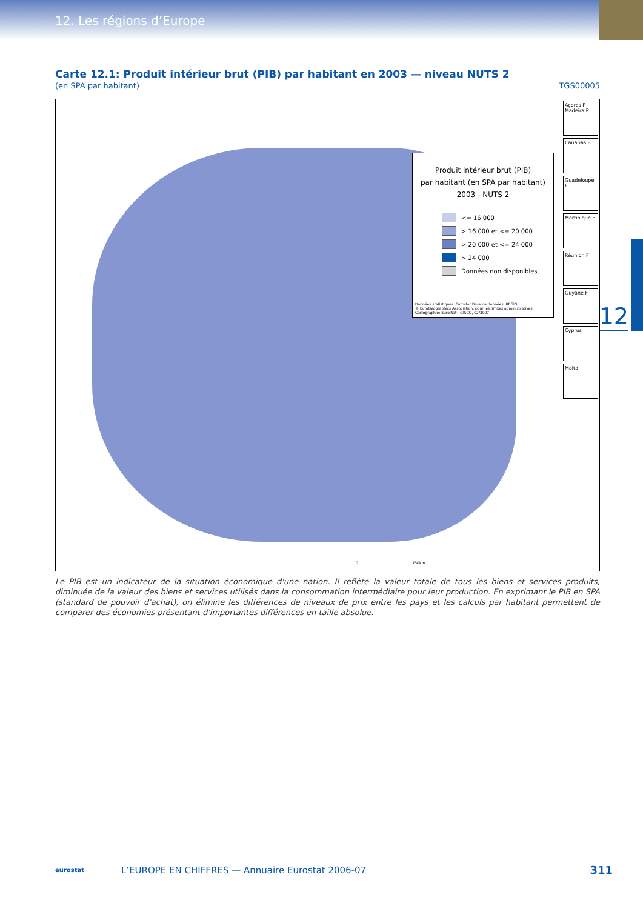12. Les régions d’Europe
12
Carte 12.1: Produit intérieur brut (PIB) par habitant en 2003 — niveau NUTS 2
(en SPA par habitant) TGS00005
Produit intérieur brut (PIB)
par habitant (en SPA par habitant)
2003 - NUTS 2
<= 16 000
> 16 000 et <= 20 000
> 20 000 et <= 24 000
> 24 000
Données non disponibles
Données statistiques: Eurostat Base de données: REGIO
© EuroGeographics Association, pour les limites administratives
Cartographie: Eurostat - GISCO, 02/2007
Açores P
Madeira P
Canarias E
Guadeloupe F
Martinique F
Réunion F
Guyane F
Cyprus
Malta
0 750km
Le PIB est un indicateur de la situation économique d'une nation. Il reflète la valeur totale de tous les biens et services produits, diminuée de la valeur des biens et services utilisés dans la consommation intermédiaire pour leur production. En exprimant le PIB en SPA (standard de pouvoir d'achat), on élimine les différences de niveaux de prix entre les pays et les calculs par habitant permettent de comparer des économies présentant d'importantes différences en taille absolue.
eurostat
L’EUROPE EN CHIFFRES — Annuaire Eurostat 2006-07
311